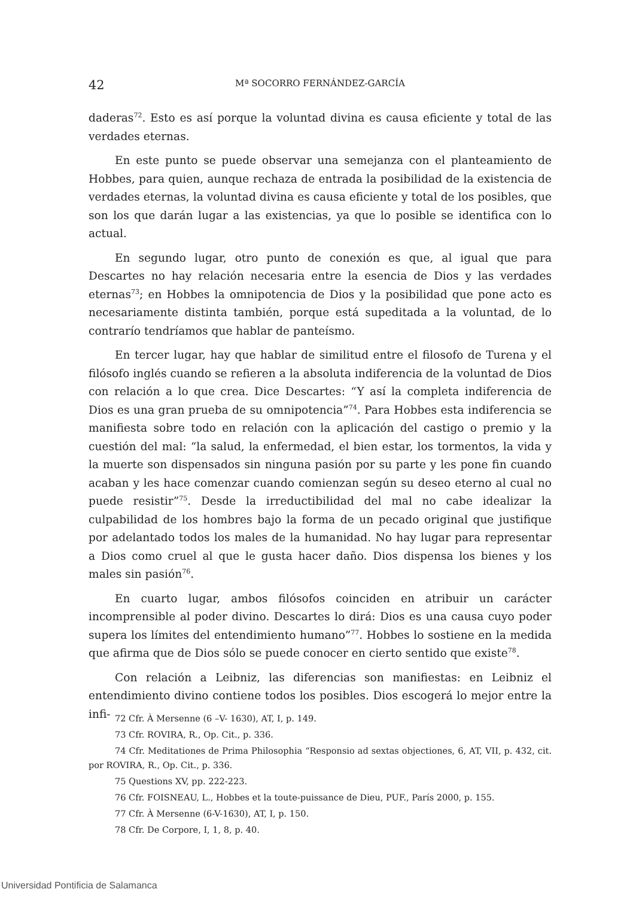42 Mª SOCORRO FERNÁNDEZ-GARCÍA
daderas<sup>72</sup>. Esto es así porque la voluntad divina es causa eficiente y total de las verdades eternas.
En este punto se puede observar una semejanza con el planteamiento de Hobbes, para quien, aunque rechaza de entrada la posibilidad de la existencia de verdades eternas, la voluntad divina es causa eficiente y total de los posibles, que son los que darán lugar a las existencias, ya que lo posible se identifica con lo actual.
En segundo lugar, otro punto de conexión es que, al igual que para Descartes no hay relación necesaria entre la esencia de Dios y las verdades eternas<sup>73</sup>; en Hobbes la omnipotencia de Dios y la posibilidad que pone acto es necesariamente distinta también, porque está supeditada a la voluntad, de lo contrarío tendríamos que hablar de panteísmo.
En tercer lugar, hay que hablar de similitud entre el filosofo de Turena y el filósofo inglés cuando se refieren a la absoluta indiferencia de la voluntad de Dios con relación a lo que crea. Dice Descartes: “Y así la completa indiferencia de Dios es una gran prueba de su omnipotencia”<sup>74</sup>. Para Hobbes esta indiferencia se manifiesta sobre todo en relación con la aplicación del castigo o premio y la cuestión del mal: “la salud, la enfermedad, el bien estar, los tormentos, la vida y la muerte son dispensados sin ninguna pasión por su parte y les pone fin cuando acaban y les hace comenzar cuando comienzan según su deseo eterno al cual no puede resistir”<sup>75</sup>. Desde la irreductibilidad del mal no cabe idealizar la culpabilidad de los hombres bajo la forma de un pecado original que justifique por adelantado todos los males de la humanidad. No hay lugar para representar a Dios como cruel al que le gusta hacer daño. Dios dispensa los bienes y los males sin pasión<sup>76</sup>.
En cuarto lugar, ambos filósofos coinciden en atribuir un carácter incomprensible al poder divino. Descartes lo dirá: Dios es una causa cuyo poder supera los límites del entendimiento humano”<sup>77</sup>. Hobbes lo sostiene en la medida que afirma que de Dios sólo se puede conocer en cierto sentido que existe<sup>78</sup>.
Con relación a Leibniz, las diferencias son manifiestas: en Leibniz el entendimiento divino contiene todos los posibles. Dios escogerá lo mejor entre la infi-
72 Cfr. À Mersenne (6 –V- 1630), AT, I, p. 149.
73 Cfr. ROVIRA, R., Op. Cit., p. 336.
74 Cfr. Meditationes de Prima Philosophia “Responsio ad sextas objectiones, 6, AT, VII, p. 432, cit. por ROVIRA, R., Op. Cit., p. 336.
75 Questions XV, pp. 222-223.
76 Cfr. FOISNEAU, L., Hobbes et la toute-puissance de Dieu, PUF., París 2000, p. 155.
77 Cfr. À Mersenne (6-V-1630), AT, I, p. 150.
78 Cfr. De Corpore, I, 1, 8, p. 40.
Universidad Pontificia de Salamanca